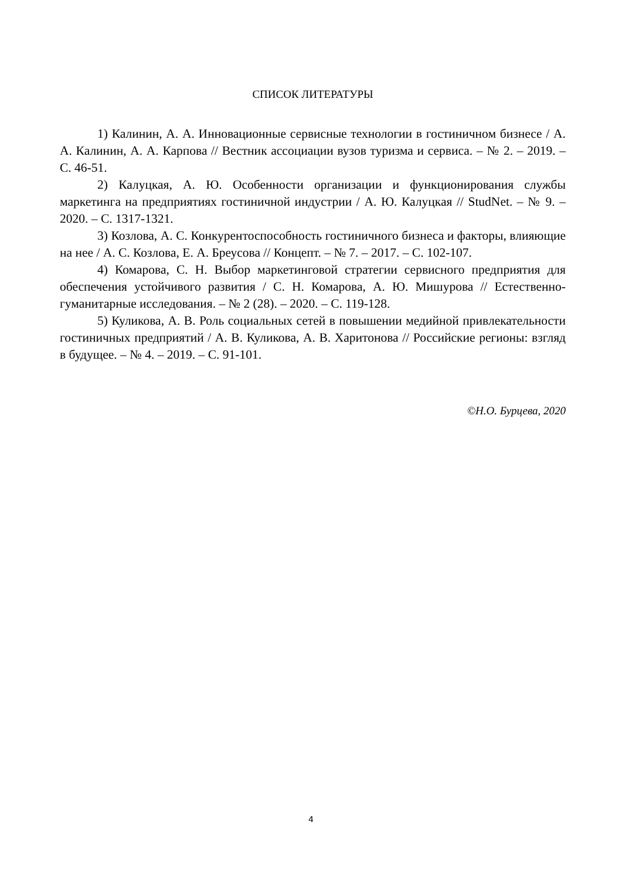СПИСОК ЛИТЕРАТУРЫ
1) Калинин, А. А. Инновационные сервисные технологии в гостиничном бизнесе / А. А. Калинин, А. А. Карпова // Вестник ассоциации вузов туризма и сервиса. – № 2. – 2019. – С. 46-51.
2) Калуцкая, А. Ю. Особенности организации и функционирования службы маркетинга на предприятиях гостиничной индустрии / А. Ю. Калуцкая // StudNet. – № 9. – 2020. – С. 1317-1321.
3) Козлова, А. С. Конкурентоспособность гостиничного бизнеса и факторы, влияющие на нее / А. С. Козлова, Е. А. Бреусова // Концепт. – № 7. – 2017. – С. 102-107.
4) Комарова, С. Н. Выбор маркетинговой стратегии сервисного предприятия для обеспечения устойчивого развития / С. Н. Комарова, А. Ю. Мишурова // Естественно-гуманитарные исследования. – № 2 (28). – 2020. – С. 119-128.
5) Куликова, А. В. Роль социальных сетей в повышении медийной привлекательности гостиничных предприятий / А. В. Куликова, А. В. Харитонова // Российские регионы: взгляд в будущее. – № 4. – 2019. – С. 91-101.
©Н.О. Бурцева, 2020
4